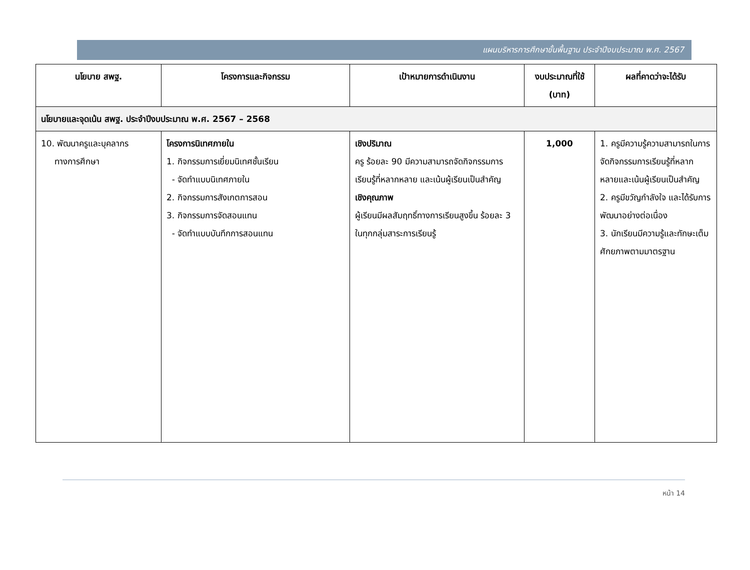แผนบริหารการศึกษาขั้นพื้นฐาน ประจำปีงบประมาณ พ.ศ. 2567
| นโยบาย สพฐ. | โครงการและกิจกรรม | เป้าหมายการดำเนินงาน | งบประมาณที่ใช้ (บาท) | ผลที่คาดว่าจะได้รับ |
| --- | --- | --- | --- | --- |
| นโยบายและจุดเน้น สพฐ. ประจำปีงบประมาณ พ.ศ. 2567 – 2568 | | | | |
| 10. พัฒนาครูและบุคลากร ทางการศึกษา | โครงการนิเทศภายใน 1. กิจกรรมการเยี่ยมนิเทศชั้นเรียน - จัดทำแบบนิเทศภายใน 2. กิจกรรมการสังเกตการสอน 3. กิจกรรมการจัดสอนแทน - จัดทำแบบบันทึกการสอนแทน | เชิงปริมาณ ครู ร้อยละ 90 มีความสามารถจัดกิจกรรมการเรียนรู้ที่หลากหลาย และเน้นผู้เรียนเป็นสำคัญ เชิงคุณภาพ ผู้เรียนมีผลสัมฤทธิ์ทางการเรียนสูงขึ้น ร้อยละ 3 ในทุกกลุ่มสาระการเรียนรู้ | 1,000 | 1. ครูมีความรู้ความสามารถในการจัดกิจกรรมการเรียนรู้ที่หลากหลายและเน้นผู้เรียนเป็นสำคัญ 2. ครูมีขวัญกำลังใจ และได้รับการพัฒนาอย่างต่อเนื่อง 3. นักเรียนมีความรู้และทักษะเต็มศักยภาพตามมาตรฐาน |
หน้า 14